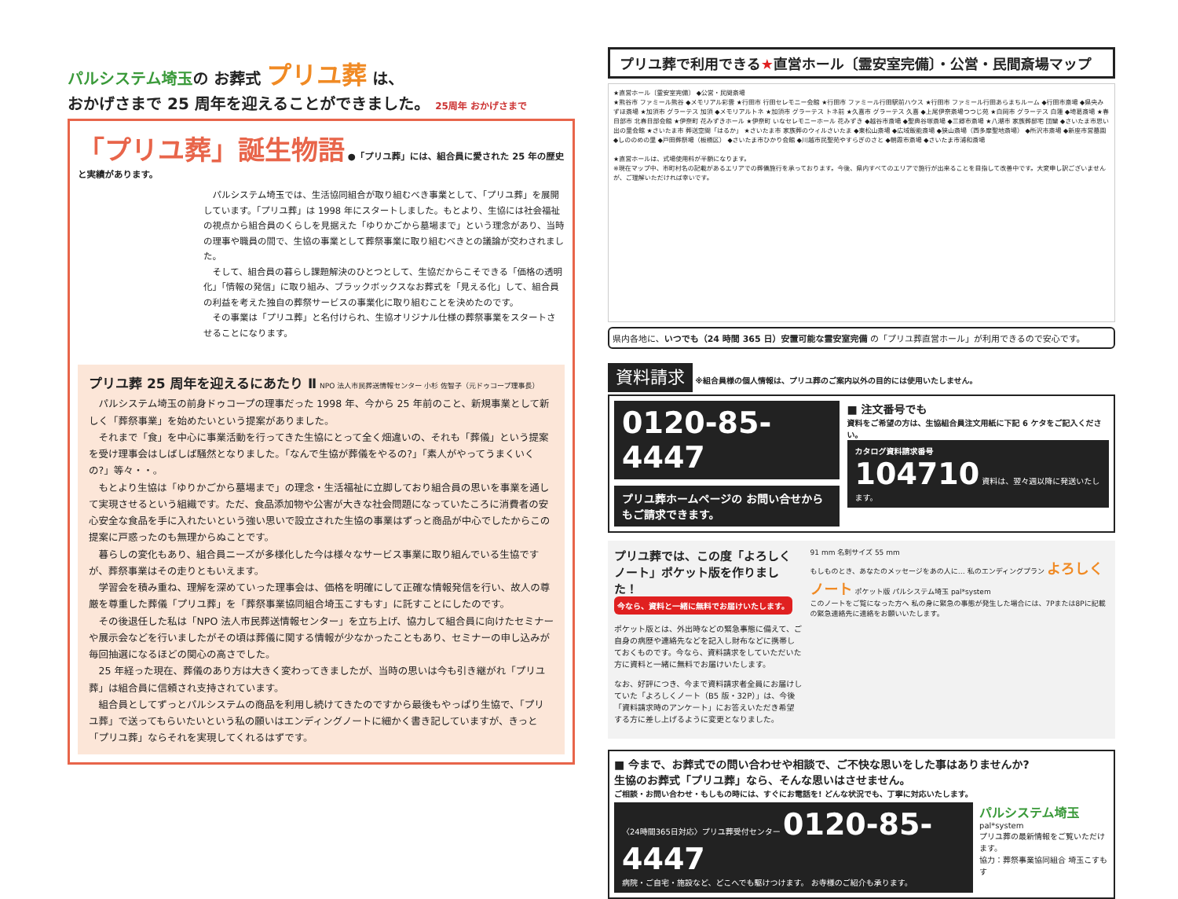パルシステム埼玉の お葬式 プリユ葬 は、
おかげさまで 25 周年を迎えることができました。 25周年 おかげさまで
「プリユ葬」誕生物語
●「プリユ葬」には、組合員に愛された 25 年の歴史と実績があります。
パルシステム埼玉では、生活協同組合が取り組むべき事業として、「プリユ葬」を展開しています。「プリユ葬」は 1998 年にスタートしました。もとより、生協には社会福祉の視点から組合員のくらしを見据えた「ゆりかごから墓場まで」という理念があり、当時の理事や職員の間で、生協の事業として葬祭事業に取り組むべきとの議論が交わされました。
そして、組合員の暮らし課題解決のひとつとして、生協だからこそできる「価格の透明化」「情報の発信」に取り組み、ブラックボックスなお葬式を「見える化」して、組合員の利益を考えた独自の葬祭サービスの事業化に取り組むことを決めたのです。
その事業は「プリユ葬」と名付けられ、生協オリジナル仕様の葬祭事業をスタートさせることになります。
プリユ葬 25 周年を迎えるにあたり Ⅱ NPO 法人市民葬送情報センター 小杉 佐智子（元ドゥコープ理事長）
パルシステム埼玉の前身ドゥコープの理事だった 1998 年、今から 25 年前のこと、新規事業として新しく「葬祭事業」を始めたいという提案がありました。
それまで「食」を中心に事業活動を行ってきた生協にとって全く畑違いの、それも「葬儀」という提案を受け理事会はしばしば騒然となりました。「なんで生協が葬儀をやるの?」「素人がやってうまくいくの?」等々・・。
もとより生協は「ゆりかごから墓場まで」の理念・生活福祉に立脚しており組合員の思いを事業を通して実現させるという組織です。ただ、食品添加物や公害が大きな社会問題になっていたころに消費者の安心安全な食品を手に入れたいという強い思いで設立された生協の事業はずっと商品が中心でしたからこの提案に戸惑ったのも無理からぬことです。
暮らしの変化もあり、組合員ニーズが多様化した今は様々なサービス事業に取り組んでいる生協ですが、葬祭事業はその走りともいえます。
学習会を積み重ね、理解を深めていった理事会は、価格を明確にして正確な情報発信を行い、故人の尊厳を尊重した葬儀「プリユ葬」を「葬祭事業協同組合埼玉こすもす」に託すことにしたのです。
その後退任した私は「NPO 法人市民葬送情報センター」を立ち上げ、協力して組合員に向けたセミナーや展示会などを行いましたがその頃は葬儀に関する情報が少なかったこともあり、セミナーの申し込みが毎回抽選になるほどの関心の高さでした。
25 年経った現在、葬儀のあり方は大きく変わってきましたが、当時の思いは今も引き継がれ「プリユ葬」は組合員に信頼され支持されています。
組合員としてずっとパルシステムの商品を利用し続けてきたのですから最後もやっぱり生協で、「プリユ葬」で送ってもらいたいという私の願いはエンディングノートに細かく書き記していますが、きっと「プリユ葬」ならそれを実現してくれるはずです。
プリユ葬で利用できる★直営ホール〔霊安室完備〕・公営・民間斎場マップ
★直営ホール〔霊安室完備〕 ◆公営・民間斎場
★熊谷市 ファミール熊谷 ◆メモリアル彩雲 ★行田市 行田セレモニー会館 ★行田市 ファミール行田駅前ハウス ★行田市 ファミール行田あらまちルーム ◆行田市斎場 ◆県央みずほ斎場 ★加須市 グラーテス 加須 ◆メモリアルトネ ★加須市 グラーテス トネ前 ★久喜市 グラーテス 久喜 ◆上尾伊奈斎場つつじ苑 ★白岡市 グラーテス 白蓮 ◆埼葛斎場 ★春日部市 北春日部会館 ★伊奈町 花みずきホール ★伊奈町 いなセレモニーホール 花みずき ◆越谷市斎場 ◆聖典谷塚斎場 ◆三郷市斎場 ★八潮市 家族葬邸宅 団欒 ◆さいたま市思い出の里会館 ★さいたま市 葬送空間「はるか」 ★さいたま市 家族葬のウィルさいたま ◆東松山斎場 ◆広域飯能斎場 ◆狭山斎場（西多摩聖地斎場） ◆所沢市斎場 ◆新座市営墓園 ◆しののめの里 ◆戸田葬祭場（板橋区） ◆さいたま市ひかり会館 ◆川越市民聖苑やすらぎのさと ◆朝霞市斎場 ◆さいたま市浦和斎場
★直営ホールは、式場使用料が半額になります。
※現在マップ中、市町村名の記載があるエリアでの葬儀施行を承っております。今後、県内すべてのエリアで施行が出来ることを目指して改善中です。大変申し訳ございませんが、ご理解いただければ幸いです。
県内各地に、いつでも（24 時間 365 日）安置可能な霊安室完備 の「プリユ葬直営ホール」が利用できるので安心です。
資料請求 ※組合員様の個人情報は、プリユ葬のご案内以外の目的には使用いたしません。
0120-85-4447
プリユ葬ホームページの お問い合せからもご請求できます。
■ 注文番号でも
資料をご希望の方は、生協組合員注文用紙に下記 6 ケタをご記入ください。
カタログ資料請求番号
104710 資料は、翌々週以降に発送いたします。
プリユ葬では、この度「よろしくノート」ポケット版を作りました！ 今なら、資料と一緒に無料でお届けいたします。
ポケット版とは、外出時などの緊急事態に備えて、ご自身の病歴や連絡先などを記入し財布などに携帯しておくものです。今なら、資料請求をしていただいた方に資料と一緒に無料でお届けいたします。
なお、好評につき、今まで資料請求者全員にお届けしていた「よろしくノート（B5 版・32P）」は、今後「資料請求時のアンケート」にお答えいただき希望する方に差し上げるように変更となりました。
91 mm 名刺サイズ 55 mm
もしものとき、あなたのメッセージをあの人に… 私のエンディングプラン よろしくノート ポケット版 パルシステム埼玉 pal*system
このノートをご覧になった方へ 私の身に緊急の事態が発生した場合には、7Pまたは8Pに記載の緊急連絡先に連絡をお願いいたします。
■ 今まで、お葬式での問い合わせや相談で、ご不快な思いをした事はありませんか?
生協のお葬式「プリユ葬」なら、そんな思いはさせません。
ご相談・お問い合わせ・もしもの時には、すぐにお電話を! どんな状況でも、丁寧に対応いたします。
〈24時間365日対応〉プリユ葬受付センター 0120-85-4447
病院・ご自宅・施設など、どこへでも駆けつけます。 お寺様のご紹介も承ります。
パルシステム埼玉 pal*system
プリユ葬の最新情報をご覧いただけます。
協力：葬祭事業協同組合 埼玉こすもす